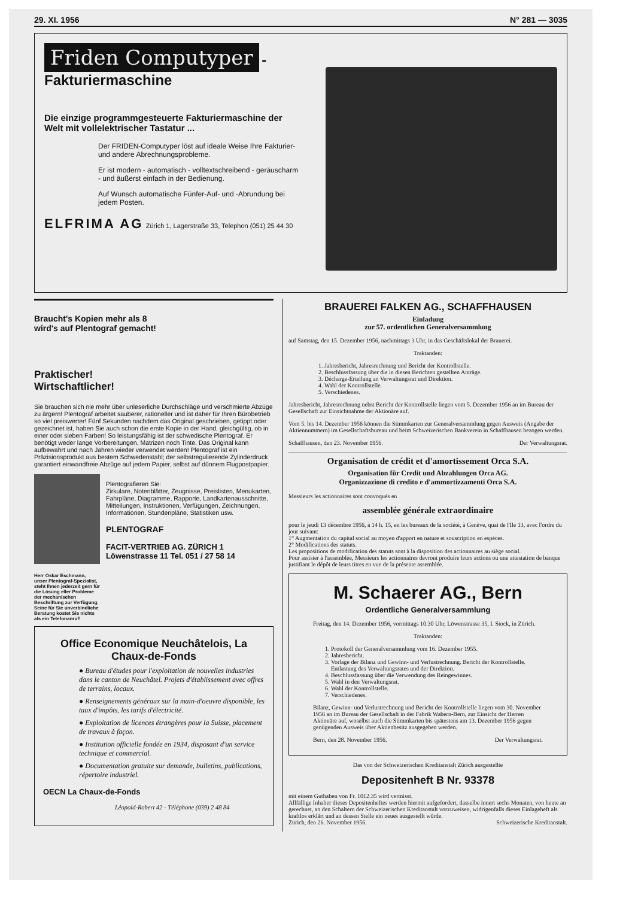29. XI. 1956 N° 281 — 3035
Friden Computyper -Fakturiermaschine
Die einzige programmgesteuerte Fakturiermaschine der Welt mit vollelektrischer Tastatur ...
Der FRIDEN-Computyper löst auf ideale Weise Ihre Fakturier- und andere Abrechnungsprobleme.
Er ist modern - automatisch - volltextschreibend - geräuscharm - und äußerst einfach in der Bedienung.
Auf Wunsch automatische Fünfer-Auf- und -Abrundung bei jedem Posten.
ELFRIMA AG Zürich 1, Lagerstraße 33, Telephon (051) 25 44 30
Braucht's Kopien mehr als 8
wird's auf Plentograf gemacht!
Praktischer!
Wirtschaftlicher!
Sie brauchen sich nie mehr über unleserliche Durchschläge und verschmierte Abzüge zu ärgern! Plentograf arbeitet sauberer, rationeller und ist daher für Ihren Bürobetrieb so viel preiswerter! Fünf Sekunden nachdem das Original geschrieben, getippt oder gezeichnet ist, haben Sie auch schon die erste Kopie in der Hand, gleichgültig, ob in einer oder sieben Farben! So leistungsfähig ist der schwedische Plentograf. Er benötigt weder lange Vorbereitungen, Matrizen noch Tinte. Das Original kann aufbewahrt und nach Jahren wieder verwendet werden! Plentograf ist ein Präzisionsprodukt aus bestem Schwedenstahl; der selbstregulierende Zylinderdruck garantiert einwandfreie Abzüge auf jedem Papier, selbst auf dünnem Flugpostpapier.
Plentografieren Sie:
Zirkulare, Notenblätter, Zeugnisse, Preislisten, Menukarten, Fahrpläne, Diagramme, Rapporte, Landkartenausschnitte, Mitteilungen, Instruktionen, Verfügungen, Zeichnungen, Informationen, Stundenpläne, Statistiken usw.
PLENTOGRAF
FACIT-VERTRIEB AG. ZÜRICH 1
Löwenstrasse 11 Tel. 051 / 27 58 14
Herr Oskar Eschmann, unser Plentograf-Spezialist, steht Ihnen jederzeit gern für die Lösung eller Probleme der mechanischen Beschriftung zur Verfügung. Seine für Sie unverbindliche Beratung kostet Sie nichts als ein Telefonanruf!
Office Economique Neuchâtelois, La Chaux-de-Fonds
● Bureau d'études pour l'exploitation de nouvelles industries dans le canton de Neuchâtel. Projets d'établissement avec offres de terrains, locaux.
● Renseignements généraux sur la main-d'oeuvre disponible, les taux d'impôts, les tarifs d'électricité.
● Exploitation de licences étrangères pour la Suisse, placement de travaux à façon.
● Institution officielle fondée en 1934, disposant d'un service technique et commercial.
● Documentation gratuite sur demande, bulletins, publications, répertoire industriel.
OECN La Chaux-de-Fonds
Léopold-Robert 42 - Téléphone (039) 2 48 84
BRAUEREI FALKEN AG., SCHAFFHAUSEN
Einladung
zur 57. ordentlichen Generalversammlung
auf Samstag, den 15. Dezember 1956, nachmittags 3 Uhr, in das Geschäftslokal der Brauerei.
Traktanden:
1. Jahresbericht, Jahresrechnung und Bericht der Kontrollstelle.
2. Beschlussfassung über die in diesen Berichten gestellten Anträge.
3. Décharge-Erteilung an Verwaltungsrat und Direktion.
4. Wahl der Kontrollstelle.
5. Verschiedenes.
Jahresbericht, Jahresrechnung nebst Bericht der Kontrollstelle liegen vom 5. Dezember 1956 an im Bureau der Gesellschaft zur Einsichtnahme der Aktionäre auf.
Vom 5. bis 14. Dezember 1956 können die Stimmkarten zur Generalversammlung gegen Ausweis (Angabe der Aktiennummern) im Gesellschaftsbureau und beim Schweizerischen Bankverein in Schaffhausen bezogen werden.
Schaffhausen, den 23. November 1956. Der Verwaltungsrat.
Organisation de crédit et d'amortissement Orca S.A.
Organisation für Credit und Abzahlungen Orca AG.
Organizzazione di credito e d'ammortizzamenti Orca S.A.
Messieurs les actionnaires sont convoqués en
assemblée générale extraordinaire
pour le jeudi 13 décembre 1956, à 14 h. 15, en les bureaux de la société, à Genève, quai de l'Ile 13, avec l'ordre du jour suivant:
1° Augmentation du capital social au moyen d'apport en nature et souscription en espèces.
2° Modifications des statuts.
Les propositions de modification des statuts sont à la disposition des actionnaires au siège social.
Pour assister à l'assemblée, Messieurs les actionnaires devront produire leurs actions ou une attestation de banque justifiant le dépôt de leurs titres en vue de la présente assemblée.
M. Schaerer AG., Bern
Ordentliche Generalversammlung
Freitag, den 14. Dezember 1956, vormittags 10.30 Uhr, Löwenstrasse 35, I. Stock, in Zürich.
Traktanden:
1. Protokoll der Generalversammlung vom 16. Dezember 1955.
2. Jahresbericht.
3. Vorlage der Bilanz und Gewinn- und Verlustrechnung. Bericht der Kontrollstelle. Entlastung des Verwaltungsrates und der Direktion.
4. Beschlussfassung über die Verwendung des Reingewinnes.
5. Wahl in den Verwaltungsrat.
6. Wahl der Kontrollstelle.
7. Verschiedenes.
Bilanz, Gewinn- und Verlustrechnung und Bericht der Kontrollstelle liegen vom 30. November 1956 an im Bureau der Gesellschaft in der Fabrik Wabern-Bern, zur Einsicht der Herren Aktionäre auf, woselbst auch die Stimmkarten bis spätestens am 13. Dezember 1956 gegen genügenden Ausweis über Aktienbesitz ausgegeben werden.
Bern, den 28. November 1956. Der Verwaltungsrat.
Das von der Schweizerischen Kreditanstalt Zürich ausgestellte
Depositenheft B Nr. 93378
mit einem Guthaben von Fr. 1012.35 wird vermisst.
Allfällige Inhaber dieses Depositenheftes werden hiermit aufgefordert, dasselbe innert sechs Monaten, von heute an gerechnet, an den Schaltern der Schweizerischen Kreditanstalt vorzuweisen, widrigenfalls dieses Einlageheft als kraftlos erklärt und an dessen Stelle ein neues ausgestellt würde.
Zürich, den 26. November 1956. Schweizerische Kreditanstalt.